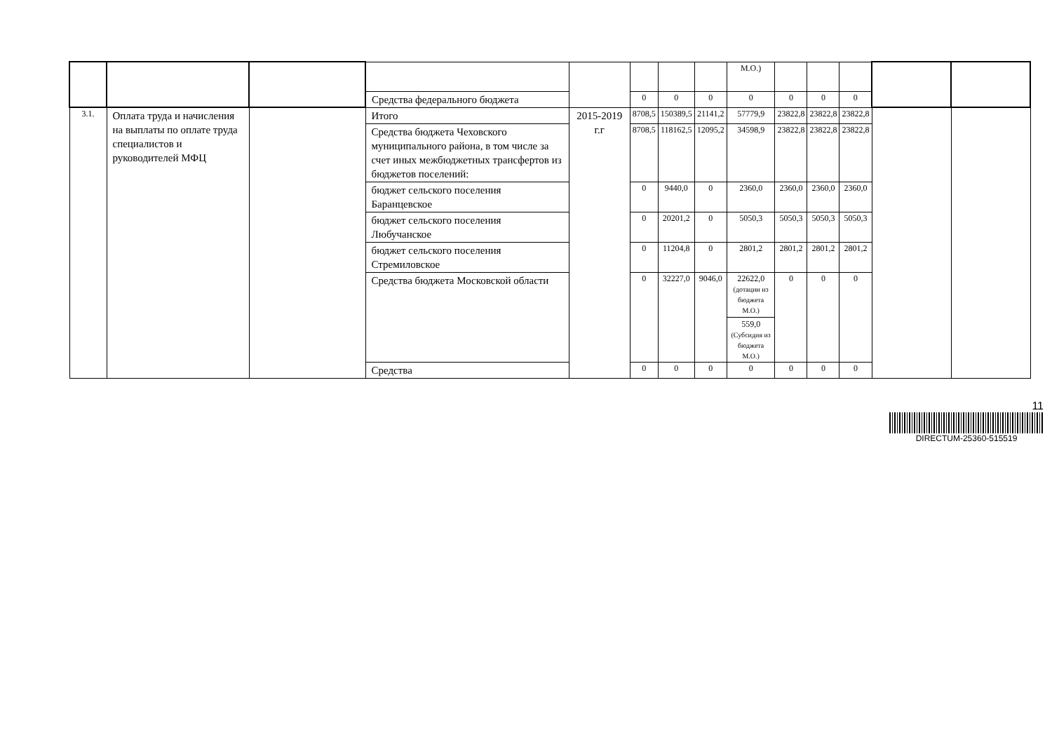| | | | | | | | | М.О.) | | | | | |
| | | | Средства федерального бюджета | | 0 | 0 | 0 | 0 | 0 | 0 | 0 | | |
| 3.1. | Оплата труда и начисления на выплаты по оплате труда специалистов и руководителей МФЦ | | Итого | 2015-2019 г.г | 8708,5 | 150389,5 | 21141,2 | 57779,9 | 23822,8 | 23822,8 | 23822,8 | | |
| | | | Средства бюджета Чеховского муниципального района, в том числе за счет иных межбюджетных трансфертов из бюджетов поселений: | | 8708,5 | 118162,5 | 12095,2 | 34598,9 | 23822,8 | 23822,8 | 23822,8 | | |
| | | | бюджет сельского поселения Баранцевское | | 0 | 9440,0 | 0 | 2360,0 | 2360,0 | 2360,0 | 2360,0 | | |
| | | | бюджет сельского поселения Любучанское | | 0 | 20201,2 | 0 | 5050,3 | 5050,3 | 5050,3 | 5050,3 | | |
| | | | бюджет сельского поселения Стремиловское | | 0 | 11204,8 | 0 | 2801,2 | 2801,2 | 2801,2 | 2801,2 | | |
| | | | Средства бюджета Московской области | | 0 | 32227,0 | 9046,0 | 22622,0 (дотации из бюджета М.О.) 559,0 (Субсидия из бюджета М.О.) | 0 | 0 | 0 | | |
| | | | Средства | | 0 | 0 | 0 | 0 | 0 | 0 | 0 | | |
11
DIRECTUM-25360-515519